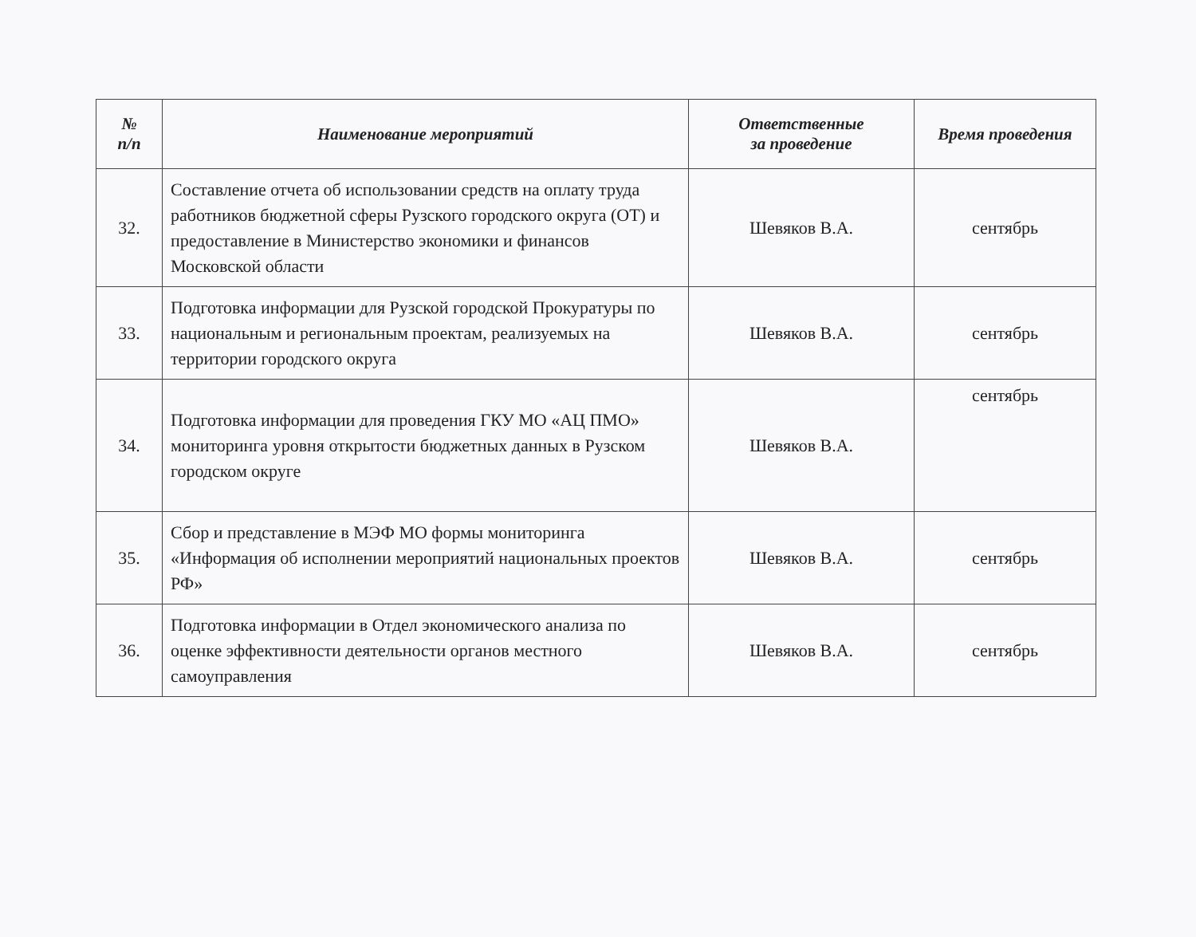| № п/п | Наименование мероприятий | Ответственные за проведение | Время проведения |
| --- | --- | --- | --- |
| 32. | Составление отчета об использовании средств на оплату труда работников бюджетной сферы Рузского городского округа (ОТ) и предоставление в Министерство экономики и финансов Московской области | Шевяков В.А. | сентябрь |
| 33. | Подготовка информации для Рузской городской Прокуратуры по национальным и региональным проектам, реализуемых на территории городского округа | Шевяков В.А. | сентябрь |
| 34. | Подготовка информации для проведения ГКУ МО «АЦ ПМО» мониторинга уровня открытости бюджетных данных в Рузском городском округе | Шевяков В.А. | сентябрь |
| 35. | Сбор и представление в МЭФ МО формы мониторинга «Информация об исполнении мероприятий национальных проектов РФ» | Шевяков В.А. | сентябрь |
| 36. | Подготовка информации в Отдел экономического анализа по оценке эффективности деятельности органов местного самоуправления | Шевяков В.А. | сентябрь |